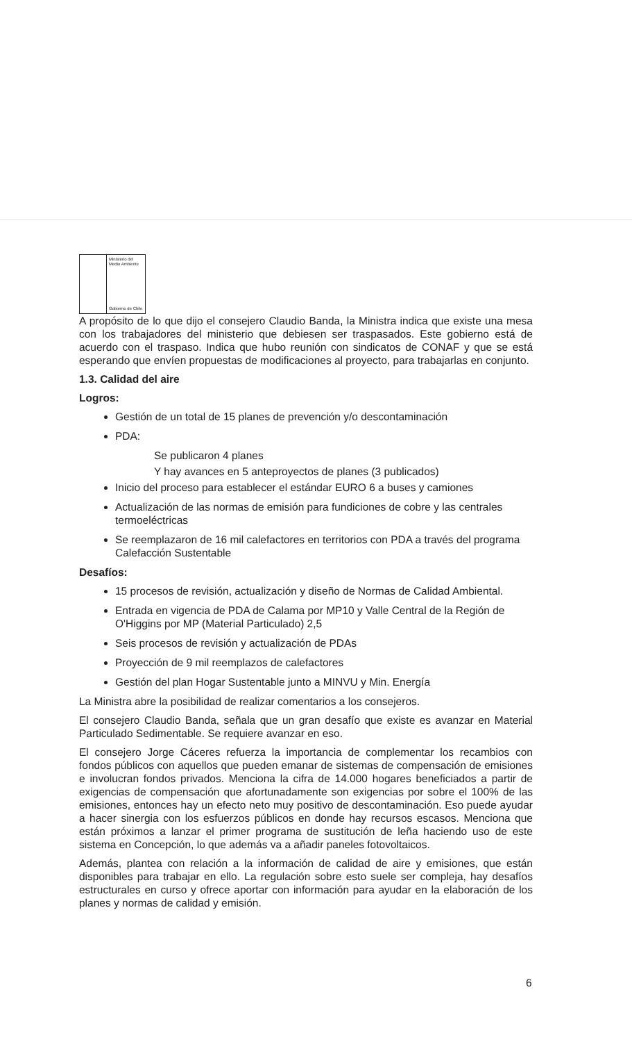Ministerio del Medio Ambiente
Gobierno de Chile
A propósito de lo que dijo el consejero Claudio Banda, la Ministra indica que existe una mesa con los trabajadores del ministerio que debiesen ser traspasados. Este gobierno está de acuerdo con el traspaso. Indica que hubo reunión con sindicatos de CONAF y que se está esperando que envíen propuestas de modificaciones al proyecto, para trabajarlas en conjunto.
1.3. Calidad del aire
Logros:
Gestión de un total de 15 planes de prevención y/o descontaminación
PDA:
Se publicaron 4 planes
Y hay avances en 5 anteproyectos de planes (3 publicados)
Inicio del proceso para establecer el estándar EURO 6 a buses y camiones
Actualización de las normas de emisión para fundiciones de cobre y las centrales termoeléctricas
Se reemplazaron de 16 mil calefactores en territorios con PDA a través del programa Calefacción Sustentable
Desafíos:
15 procesos de revisión, actualización y diseño de Normas de Calidad Ambiental.
Entrada en vigencia de PDA de Calama por MP10 y Valle Central de la Región de O'Higgins por MP (Material Particulado) 2,5
Seis procesos de revisión y actualización de PDAs
Proyección de 9 mil reemplazos de calefactores
Gestión del plan Hogar Sustentable junto a MINVU y Min. Energía
La Ministra abre la posibilidad de realizar comentarios a los consejeros.
El consejero Claudio Banda, señala que un gran desafío que existe es avanzar en Material Particulado Sedimentable. Se requiere avanzar en eso.
El consejero Jorge Cáceres refuerza la importancia de complementar los recambios con fondos públicos con aquellos que pueden emanar de sistemas de compensación de emisiones e involucran fondos privados. Menciona la cifra de 14.000 hogares beneficiados a partir de exigencias de compensación que afortunadamente son exigencias por sobre el 100% de las emisiones, entonces hay un efecto neto muy positivo de descontaminación. Eso puede ayudar a hacer sinergia con los esfuerzos públicos en donde hay recursos escasos. Menciona que están próximos a lanzar el primer programa de sustitución de leña haciendo uso de este sistema en Concepción, lo que además va a añadir paneles fotovoltaicos.
Además, plantea con relación a la información de calidad de aire y emisiones, que están disponibles para trabajar en ello. La regulación sobre esto suele ser compleja, hay desafíos estructurales en curso y ofrece aportar con información para ayudar en la elaboración de los planes y normas de calidad y emisión.
6